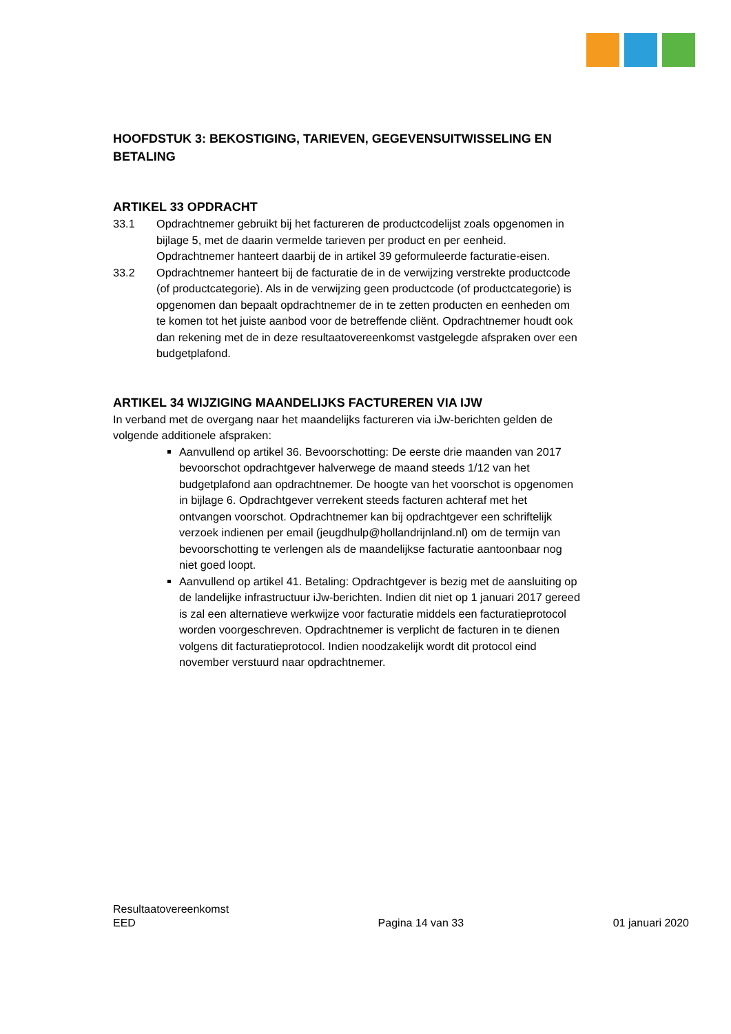HOOFDSTUK 3: BEKOSTIGING, TARIEVEN, GEGEVENSUITWISSELING EN BETALING
ARTIKEL 33 OPDRACHT
33.1 Opdrachtnemer gebruikt bij het factureren de productcodelijst zoals opgenomen in bijlage 5, met de daarin vermelde tarieven per product en per eenheid. Opdrachtnemer hanteert daarbij de in artikel 39 geformuleerde facturatie-eisen.
33.2 Opdrachtnemer hanteert bij de facturatie de in de verwijzing verstrekte productcode (of productcategorie). Als in de verwijzing geen productcode (of productcategorie) is opgenomen dan bepaalt opdrachtnemer de in te zetten producten en eenheden om te komen tot het juiste aanbod voor de betreffende cliënt. Opdrachtnemer houdt ook dan rekening met de in deze resultaatovereenkomst vastgelegde afspraken over een budgetplafond.
ARTIKEL 34 WIJZIGING MAANDELIJKS FACTUREREN VIA IJW
In verband met de overgang naar het maandelijks factureren via iJw-berichten gelden de volgende additionele afspraken:
Aanvullend op artikel 36. Bevoorschotting: De eerste drie maanden van 2017 bevoorschot opdrachtgever halverwege de maand steeds 1/12 van het budgetplafond aan opdrachtnemer. De hoogte van het voorschot is opgenomen in bijlage 6. Opdrachtgever verrekent steeds facturen achteraf met het ontvangen voorschot. Opdrachtnemer kan bij opdrachtgever een schriftelijk verzoek indienen per email (jeugdhulp@hollandrijnland.nl) om de termijn van bevoorschotting te verlengen als de maandelijkse facturatie aantoonbaar nog niet goed loopt.
Aanvullend op artikel 41. Betaling: Opdrachtgever is bezig met de aansluiting op de landelijke infrastructuur iJw-berichten. Indien dit niet op 1 januari 2017 gereed is zal een alternatieve werkwijze voor facturatie middels een facturatieprotocol worden voorgeschreven. Opdrachtnemer is verplicht de facturen in te dienen volgens dit facturatieprotocol. Indien noodzakelijk wordt dit protocol eind november verstuurd naar opdrachtnemer.
Resultaatovereenkomst
EED Pagina 14 van 33 01 januari 2020